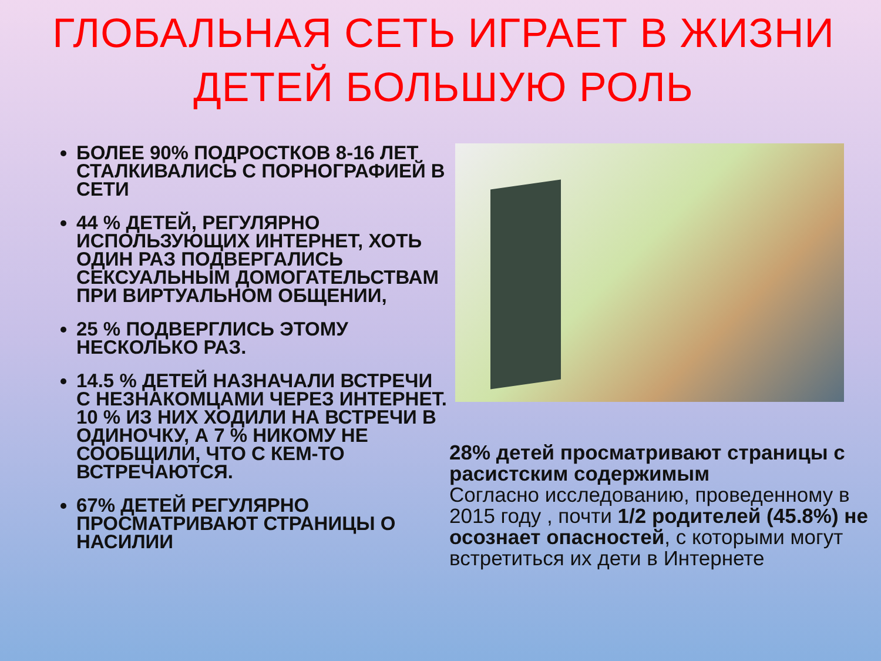ГЛОБАЛЬНАЯ СЕТЬ ИГРАЕТ В ЖИЗНИ ДЕТЕЙ БОЛЬШУЮ РОЛЬ
БОЛЕЕ 90% ПОДРОСТКОВ 8-16 ЛЕТ СТАЛКИВАЛИСЬ С ПОРНОГРАФИЕЙ В СЕТИ
44 % ДЕТЕЙ, РЕГУЛЯРНО ИСПОЛЬЗУЮЩИХ ИНТЕРНЕТ, ХОТЬ ОДИН РАЗ ПОДВЕРГАЛИСЬ СЕКСУАЛЬНЫМ ДОМОГАТЕЛЬСТВАМ ПРИ ВИРТУАЛЬНОМ ОБЩЕНИИ,
25 % ПОДВЕРГЛИСЬ ЭТОМУ НЕСКОЛЬКО РАЗ.
14.5 % ДЕТЕЙ НАЗНАЧАЛИ ВСТРЕЧИ С НЕЗНАКОМЦАМИ ЧЕРЕЗ ИНТЕРНЕТ. 10 % ИЗ НИХ ХОДИЛИ НА ВСТРЕЧИ В ОДИНОЧКУ, А 7 % НИКОМУ НЕ СООБЩИЛИ, ЧТО С КЕМ-ТО ВСТРЕЧАЮТСЯ.
67% ДЕТЕЙ РЕГУЛЯРНО ПРОСМАТРИВАЮТ СТРАНИЦЫ О НАСИЛИИ
28% детей просматривают страницы с расистским содержимым
Согласно исследованию, проведенному в 2015 году , почти 1/2 родителей (45.8%) не осознает опасностей, с которыми могут встретиться их дети в Интернете